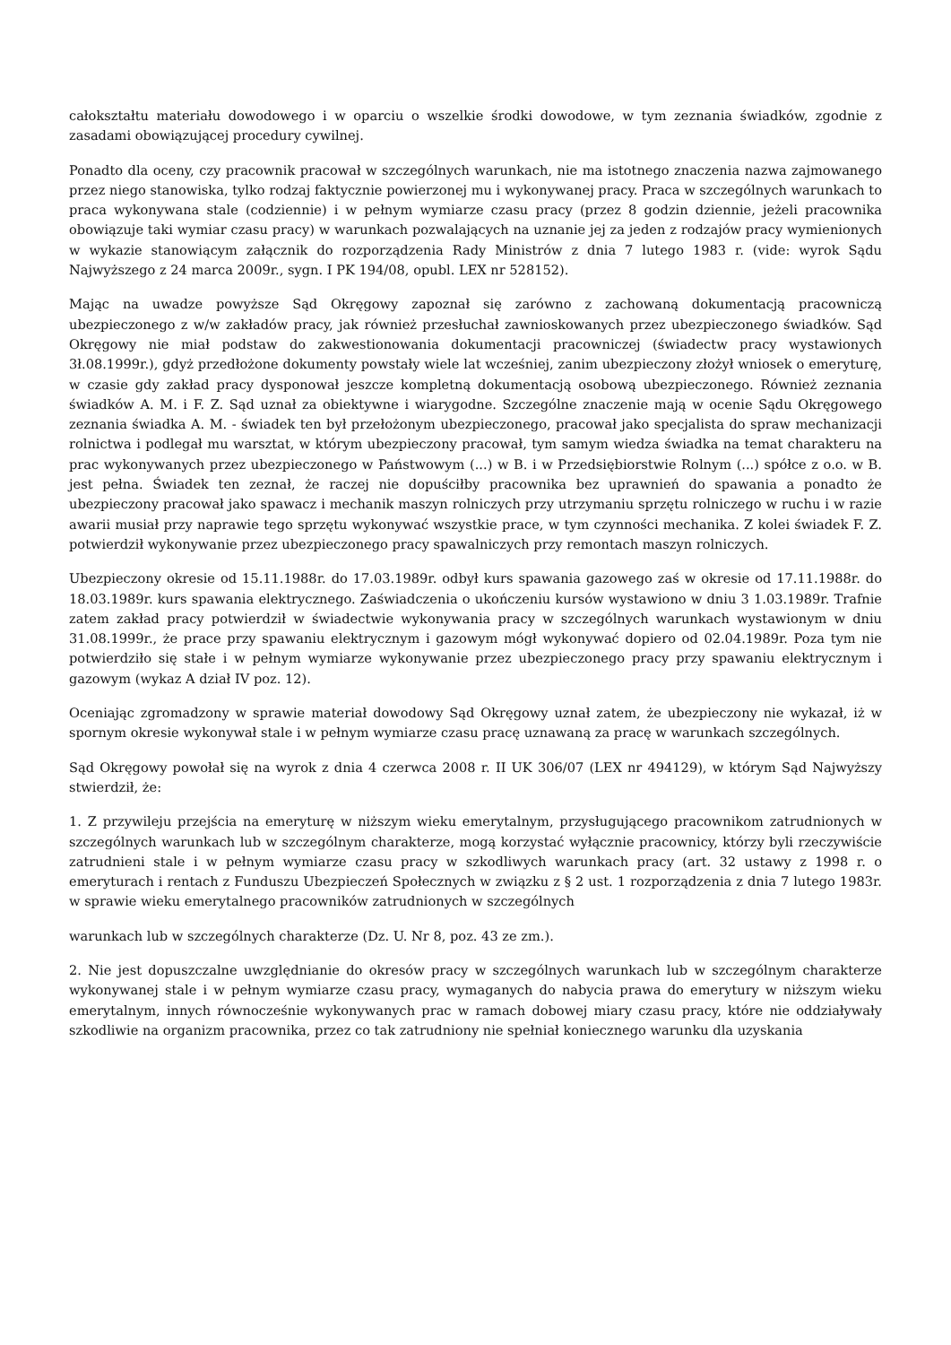całokształtu materiału dowodowego i w oparciu o wszelkie środki dowodowe, w tym zeznania świadków, zgodnie z zasadami obowiązującej procedury cywilnej.
Ponadto dla oceny, czy pracownik pracował w szczególnych warunkach, nie ma istotnego znaczenia nazwa zajmowanego przez niego stanowiska, tylko rodzaj faktycznie powierzonej mu i wykonywanej pracy. Praca w szczególnych warunkach to praca wykonywana stale (codziennie) i w pełnym wymiarze czasu pracy (przez 8 godzin dziennie, jeżeli pracownika obowiązuje taki wymiar czasu pracy) w warunkach pozwalających na uznanie jej za jeden z rodzajów pracy wymienionych w wykazie stanowiącym załącznik do rozporządzenia Rady Ministrów z dnia 7 lutego 1983 r. (vide: wyrok Sądu Najwyższego z 24 marca 2009r., sygn. I PK 194/08, opubl. LEX nr 528152).
Mając na uwadze powyższe Sąd Okręgowy zapoznał się zarówno z zachowaną dokumentacją pracowniczą ubezpieczonego z w/w zakładów pracy, jak również przesłuchał zawnioskowanych przez ubezpieczonego świadków. Sąd Okręgowy nie miał podstaw do zakwestionowania dokumentacji pracowniczej (świadectw pracy wystawionych 3ł.08.1999r.), gdyż przedłożone dokumenty powstały wiele lat wcześniej, zanim ubezpieczony złożył wniosek o emeryturę, w czasie gdy zakład pracy dysponował jeszcze kompletną dokumentacją osobową ubezpieczonego. Również zeznania świadków A. M. i F. Z. Sąd uznał za obiektywne i wiarygodne. Szczególne znaczenie mają w ocenie Sądu Okręgowego zeznania świadka A. M. - świadek ten był przełożonym ubezpieczonego, pracował jako specjalista do spraw mechanizacji rolnictwa i podlegał mu warsztat, w którym ubezpieczony pracował, tym samym wiedza świadka na temat charakteru na prac wykonywanych przez ubezpieczonego w Państwowym (...) w B. i w Przedsiębiorstwie Rolnym (...) spółce z o.o. w B. jest pełna. Świadek ten zeznał, że raczej nie dopuściłby pracownika bez uprawnień do spawania a ponadto że ubezpieczony pracował jako spawacz i mechanik maszyn rolniczych przy utrzymaniu sprzętu rolniczego w ruchu i w razie awarii musiał przy naprawie tego sprzętu wykonywać wszystkie prace, w tym czynności mechanika. Z kolei świadek F. Z. potwierdził wykonywanie przez ubezpieczonego pracy spawalniczych przy remontach maszyn rolniczych.
Ubezpieczony okresie od 15.11.1988r. do 17.03.1989r. odbył kurs spawania gazowego zaś w okresie od 17.11.1988r. do 18.03.1989r. kurs spawania elektrycznego. Zaświadczenia o ukończeniu kursów wystawiono w dniu 3 1.03.1989r. Trafnie zatem zakład pracy potwierdził w świadectwie wykonywania pracy w szczególnych warunkach wystawionym w dniu 31.08.1999r., że prace przy spawaniu elektrycznym i gazowym mógł wykonywać dopiero od 02.04.1989r. Poza tym nie potwierdziło się stałe i w pełnym wymiarze wykonywanie przez ubezpieczonego pracy przy spawaniu elektrycznym i gazowym (wykaz A dział IV poz. 12).
Oceniając zgromadzony w sprawie materiał dowodowy Sąd Okręgowy uznał zatem, że ubezpieczony nie wykazał, iż w spornym okresie wykonywał stale i w pełnym wymiarze czasu pracę uznawaną za pracę w warunkach szczególnych.
Sąd Okręgowy powołał się na wyrok z dnia 4 czerwca 2008 r. II UK 306/07 (LEX nr 494129), w którym Sąd Najwyższy stwierdził, że:
1. Z przywileju przejścia na emeryturę w niższym wieku emerytalnym, przysługującego pracownikom zatrudnionych w szczególnych warunkach lub w szczególnym charakterze, mogą korzystać wyłącznie pracownicy, którzy byli rzeczywiście zatrudnieni stale i w pełnym wymiarze czasu pracy w szkodliwych warunkach pracy (art. 32 ustawy z 1998 r. o emeryturach i rentach z Funduszu Ubezpieczeń Społecznych w związku z § 2 ust. 1 rozporządzenia z dnia 7 lutego 1983r. w sprawie wieku emerytalnego pracowników zatrudnionych w szczególnych
warunkach lub w szczególnych charakterze (Dz. U. Nr 8, poz. 43 ze zm.).
2. Nie jest dopuszczalne uwzględnianie do okresów pracy w szczególnych warunkach lub w szczególnym charakterze wykonywanej stale i w pełnym wymiarze czasu pracy, wymaganych do nabycia prawa do emerytury w niższym wieku emerytalnym, innych równocześnie wykonywanych prac w ramach dobowej miary czasu pracy, które nie oddziaływały szkodliwie na organizm pracownika, przez co tak zatrudniony nie spełniał koniecznego warunku dla uzyskania